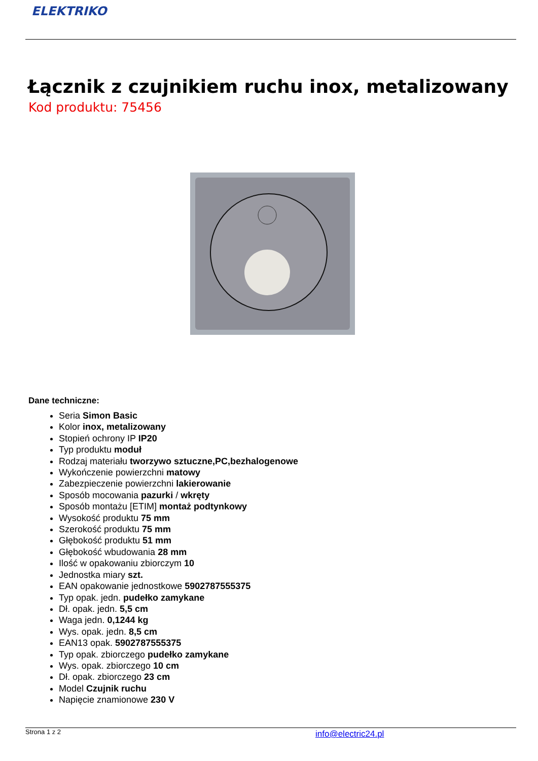ELEKTRIKO
Łącznik z czujnikiem ruchu inox, metalizowany
Kod produktu: 75456
Dane techniczne:
Seria Simon Basic
Kolor inox, metalizowany
Stopień ochrony IP IP20
Typ produktu moduł
Rodzaj materiału tworzywo sztuczne,PC,bezhalogenowe
Wykończenie powierzchni matowy
Zabezpieczenie powierzchni lakierowanie
Sposób mocowania pazurki / wkręty
Sposób montażu [ETIM] montaż podtynkowy
Wysokość produktu 75 mm
Szerokość produktu 75 mm
Głębokość produktu 51 mm
Głębokość wbudowania 28 mm
Ilość w opakowaniu zbiorczym 10
Jednostka miary szt.
EAN opakowanie jednostkowe 5902787555375
Typ opak. jedn. pudełko zamykane
Dł. opak. jedn. 5,5 cm
Waga jedn. 0,1244 kg
Wys. opak. jedn. 8,5 cm
EAN13 opak. 5902787555375
Typ opak. zbiorczego pudełko zamykane
Wys. opak. zbiorczego 10 cm
Dł. opak. zbiorczego 23 cm
Model Czujnik ruchu
Napięcie znamionowe 230 V
Strona 1 z 2 info@electric24.pl